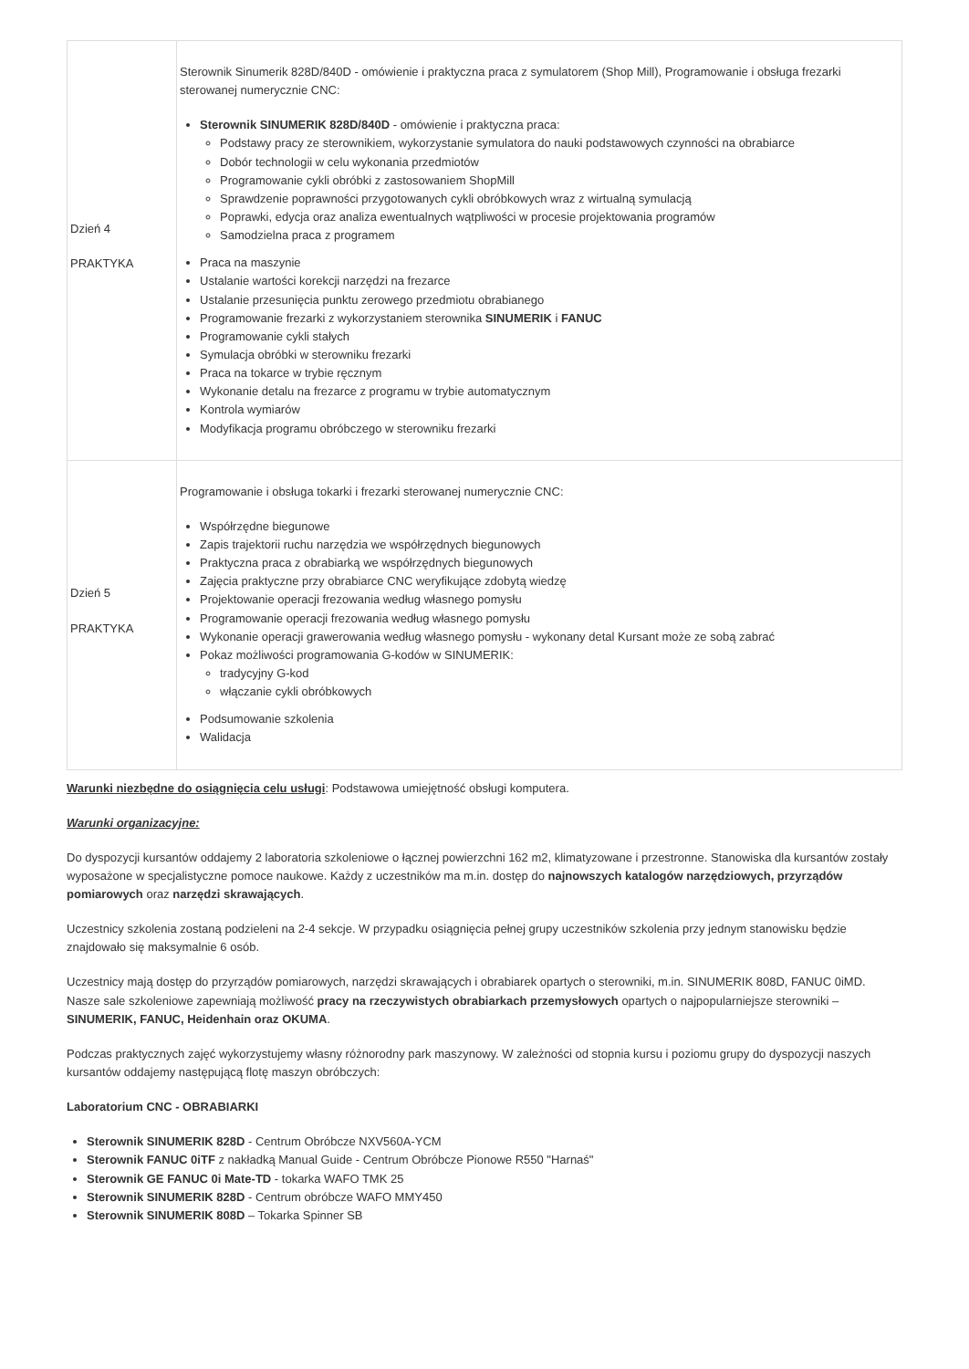| Dzień 4 PRAKTYKA | Sterownik Sinumerik 828D/840D - omówienie i praktyczna praca z symulatorem (Shop Mill), Programowanie i obsługa frezarki sterowanej numerycznie CNC: Sterownik SINUMERIK 828D/840D - omówienie i praktyczna praca: Podstawy pracy ze sterownikiem, wykorzystanie symulatora do nauki podstawowych czynności na obrabiarce Dobór technologii w celu wykonania przedmiotów Programowanie cykli obróbki z zastosowaniem ShopMill Sprawdzenie poprawności przygotowanych cykli obróbkowych wraz z wirtualną symulacją Poprawki, edycja oraz analiza ewentualnych wątpliwości w procesie projektowania programów Samodzielna praca z programem Praca na maszynie Ustalanie wartości korekcji narzędzi na frezarce Ustalanie przesunięcia punktu zerowego przedmiotu obrabianego Programowanie frezarki z wykorzystaniem sterownika SINUMERIK i FANUC Programowanie cykli stałych Symulacja obróbki w sterowniku frezarki Praca na tokarce w trybie ręcznym Wykonanie detalu na frezarce z programu w trybie automatycznym Kontrola wymiarów Modyfikacja programu obróbczego w sterowniku frezarki |
| Dzień 5 PRAKTYKA | Programowanie i obsługa tokarki i frezarki sterowanej numerycznie CNC: Współrzędne biegunowe Zapis trajektorii ruchu narzędzia we współrzędnych biegunowych Praktyczna praca z obrabiarką we współrzędnych biegunowych Zajęcia praktyczne przy obrabiarce CNC weryfikujące zdobytą wiedzę Projektowanie operacji frezowania według własnego pomysłu Programowanie operacji frezowania według własnego pomysłu Wykonanie operacji grawerowania według własnego pomysłu - wykonany detal Kursant może ze sobą zabrać Pokaz możliwości programowania G-kodów w SINUMERIK: tradycyjny G-kod włączanie cykli obróbkowych Podsumowanie szkolenia Walidacja |
Warunki niezbędne do osiągnięcia celu usługi: Podstawowa umiejętność obsługi komputera.
Warunki organizacyjne:
Do dyspozycji kursantów oddajemy 2 laboratoria szkoleniowe o łącznej powierzchni 162 m2, klimatyzowane i przestronne. Stanowiska dla kursantów zostały wyposażone w specjalistyczne pomoce naukowe. Każdy z uczestników ma m.in. dostęp do najnowszych katalogów narzędziowych, przyrządów pomiarowych oraz narzędzi skrawających.
Uczestnicy szkolenia zostaną podzieleni na 2-4 sekcje. W przypadku osiągnięcia pełnej grupy uczestników szkolenia przy jednym stanowisku będzie znajdowało się maksymalnie 6 osób.
Uczestnicy mają dostęp do przyrządów pomiarowych, narzędzi skrawających i obrabiarek opartych o sterowniki, m.in. SINUMERIK 808D, FANUC 0iMD. Nasze sale szkoleniowe zapewniają możliwość pracy na rzeczywistych obrabiarkach przemysłowych opartych o najpopularniejsze sterowniki – SINUMERIK, FANUC, Heidenhain oraz OKUMA.
Podczas praktycznych zajęć wykorzystujemy własny różnorodny park maszynowy. W zależności od stopnia kursu i poziomu grupy do dyspozycji naszych kursantów oddajemy następującą flotę maszyn obróbczych:
Laboratorium CNC - OBRABIARKI
Sterownik SINUMERIK 828D - Centrum Obróbcze NXV560A-YCM
Sterownik FANUC 0iTF z nakładką Manual Guide - Centrum Obróbcze Pionowe R550 "Harnaś"
Sterownik GE FANUC 0i Mate-TD - tokarka WAFO TMK 25
Sterownik SINUMERIK 828D - Centrum obróbcze WAFO MMY450
Sterownik SINUMERIK 808D – Tokarka Spinner SB